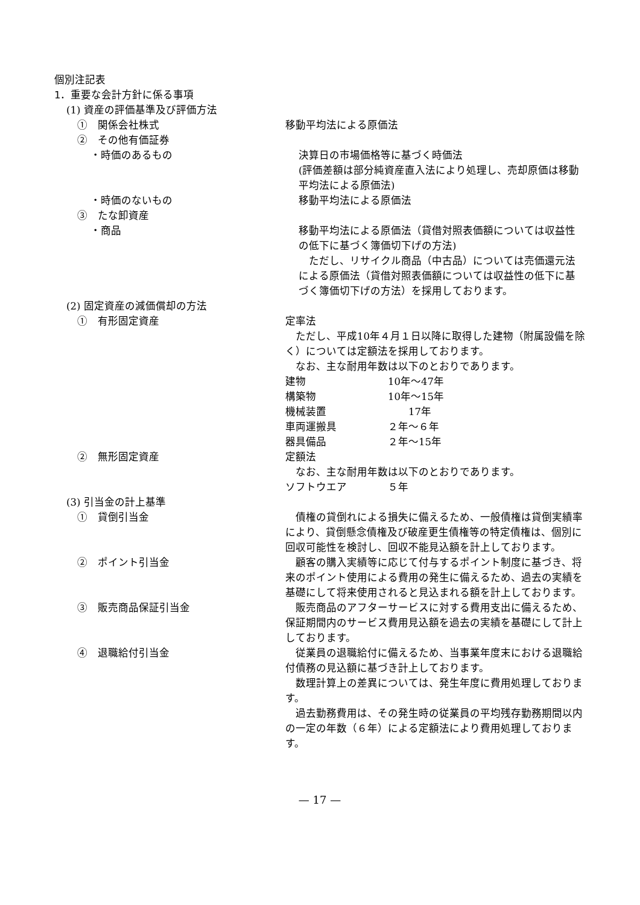個別注記表
1．重要な会計方針に係る事項
(1) 資産の評価基準及び評価方法
①　関係会社株式 移動平均法による原価法
②　その他有価証券
・時価のあるもの 決算日の市場価格等に基づく時価法
(評価差額は部分純資産直入法により処理し、売却原価は移動平均法による原価法)
・時価のないもの 移動平均法による原価法
③　たな卸資産
・商品 移動平均法による原価法（貸借対照表価額については収益性の低下に基づく簿価切下げの方法)
　ただし、リサイクル商品（中古品）については売価還元法による原価法（貸借対照表価額については収益性の低下に基づく簿価切下げの方法）を採用しております。
(2) 固定資産の減価償却の方法
①　有形固定資産 定率法
　ただし、平成10年４月１日以降に取得した建物（附属設備を除く）については定額法を採用しております。
　なお、主な耐用年数は以下のとおりであります。
建物 10年～47年
構築物 10年～15年
機械装置　　17年
車両運搬具 ２年～６年
器具備品 ２年～15年
②　無形固定資産 定額法
　なお、主な耐用年数は以下のとおりであります。
ソフトウエア ５年
(3) 引当金の計上基準
①　貸倒引当金 　債権の貸倒れによる損失に備えるため、一般債権は貸倒実績率により、貸倒懸念債権及び破産更生債権等の特定債権は、個別に回収可能性を検討し、回収不能見込額を計上しております。
②　ポイント引当金 　顧客の購入実績等に応じて付与するポイント制度に基づき、将来のポイント使用による費用の発生に備えるため、過去の実績を基礎にして将来使用されると見込まれる額を計上しております。
③　販売商品保証引当金 　販売商品のアフターサービスに対する費用支出に備えるため、保証期間内のサービス費用見込額を過去の実績を基礎にして計上しております。
④　退職給付引当金 　従業員の退職給付に備えるため、当事業年度末における退職給付債務の見込額に基づき計上しております。
　数理計算上の差異については、発生年度に費用処理しております。
　過去勤務費用は、その発生時の従業員の平均残存勤務期間以内の一定の年数（６年）による定額法により費用処理しております。
— 17 —